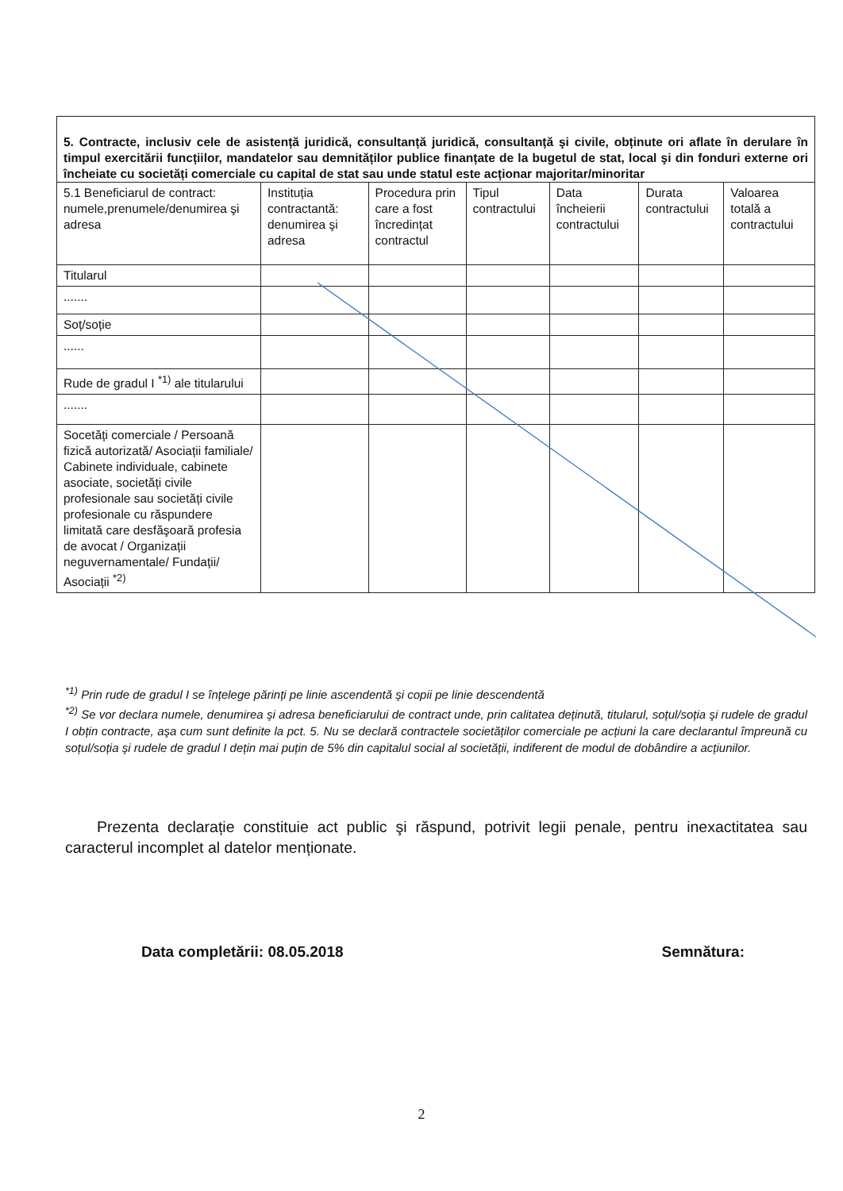| 5. Contracte, inclusiv cele de asistență juridică, consultanță juridică, consultanță şi civile, obținute ori aflate în derulare în timpul exercitării funcțiilor, mandatelor sau demnităților publice finanțate de la bugetul de stat, local şi din fonduri externe ori încheiate cu societăți comerciale cu capital de stat sau unde statul este acționar majoritar/minoritar | | | | | | |
| --- | --- | --- | --- | --- | --- | --- |
| 5.1 Beneficiarul de contract: numele,prenumele/denumirea şi adresa | Instituția contractantă: denumirea şi adresa | Procedura prin care a fost încredințat contractul | Tipul contractului | Data încheierii contractului | Durata contractului | Valoarea totală a contractului |
| Titularul | | | | | | |
| ....... | | | | | | |
| Soț/soție | | | | | | |
| ...... | | | | | | |
| Rude de gradul I <sup>*1)</sup> ale titularului | | | | | | |
| ....... | | | | | | |
| Socetăți comerciale / Persoană fizică autorizată/ Asociații familiale/ Cabinete individuale, cabinete asociate, societăți civile profesionale sau societăți civile profesionale cu răspundere limitată care desfăşoară profesia de avocat / Organizații neguvernamentale/ Fundații/ Asociații <sup>*2)</sup> | | | | | | |
<sup>*1)</sup> Prin rude de gradul I se înțelege părinți pe linie ascendentă şi copii pe linie descendentă
<sup>*2)</sup> Se vor declara numele, denumirea şi adresa beneficiarului de contract unde, prin calitatea deținută, titularul, soțul/soția şi rudele de gradul I obțin contracte, aşa cum sunt definite la pct. 5. Nu se declară contractele societăților comerciale pe acțiuni la care declarantul împreună cu soțul/soția şi rudele de gradul I dețin mai puțin de 5% din capitalul social al societății, indiferent de modul de dobândire a acțiunilor.
Prezenta declarație constituie act public şi răspund, potrivit legii penale, pentru inexactitatea sau caracterul incomplet al datelor menționate.
Data completării: 08.05.2018 Semnătura:
2